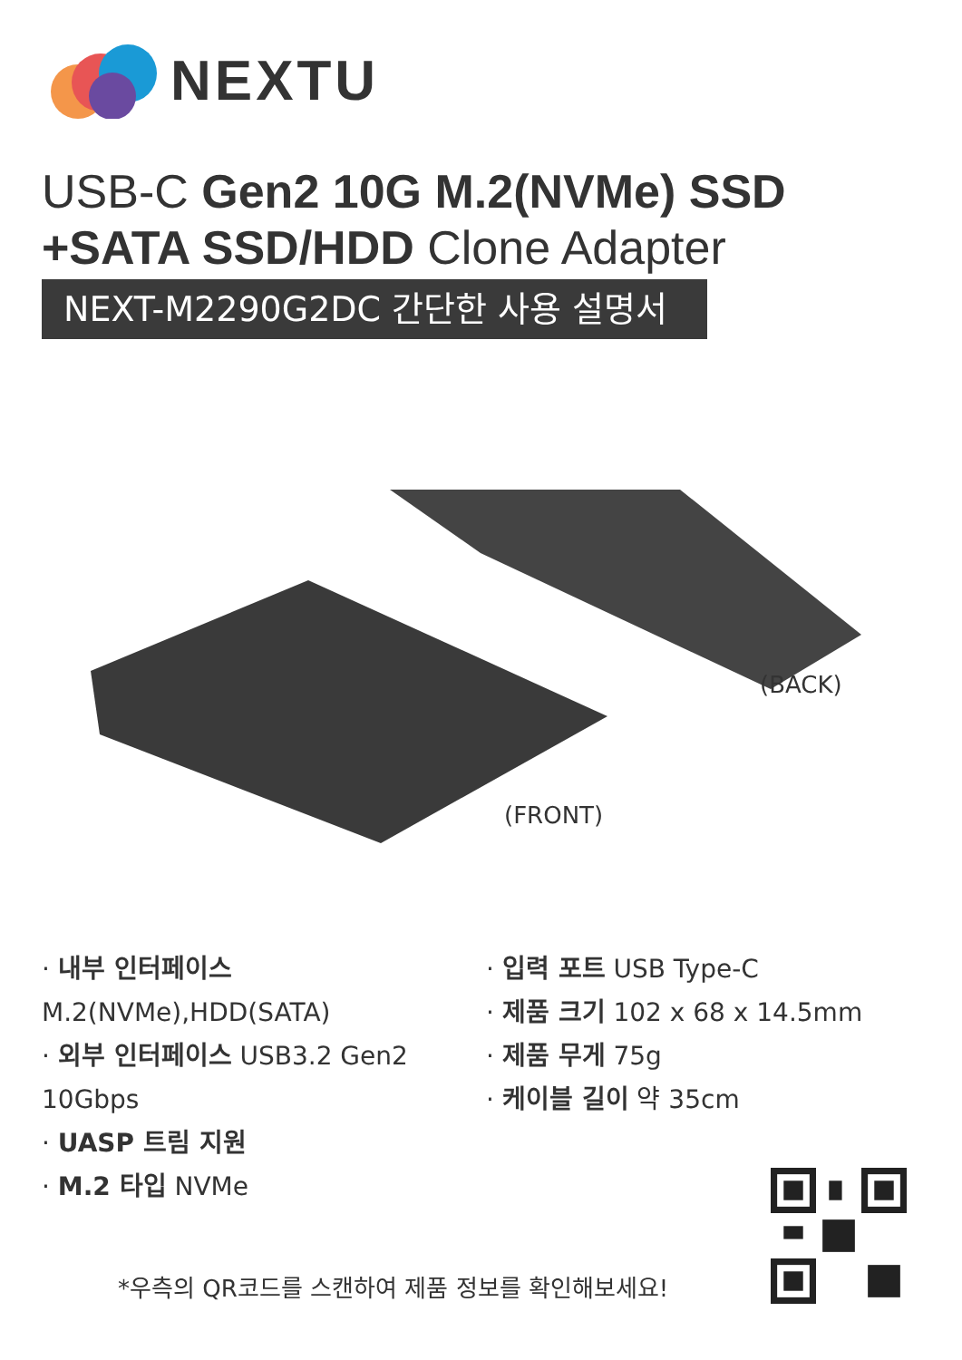NEXTU
USB-C Gen2 10G M.2(NVMe) SSD
+SATA SSD/HDD Clone Adapter
NEXT-M2290G2DC 간단한 사용 설명서
(BACK)
(FRONT)
· 내부 인터페이스 M.2(NVMe),HDD(SATA)
· 외부 인터페이스 USB3.2 Gen2 10Gbps
· UASP 트림 지원
· M.2 타입 NVMe
· 입력 포트 USB Type-C
· 제품 크기 102 x 68 x 14.5mm
· 제품 무게 75g
· 케이블 길이 약 35cm
*우측의 QR코드를 스캔하여 제품 정보를 확인해보세요!